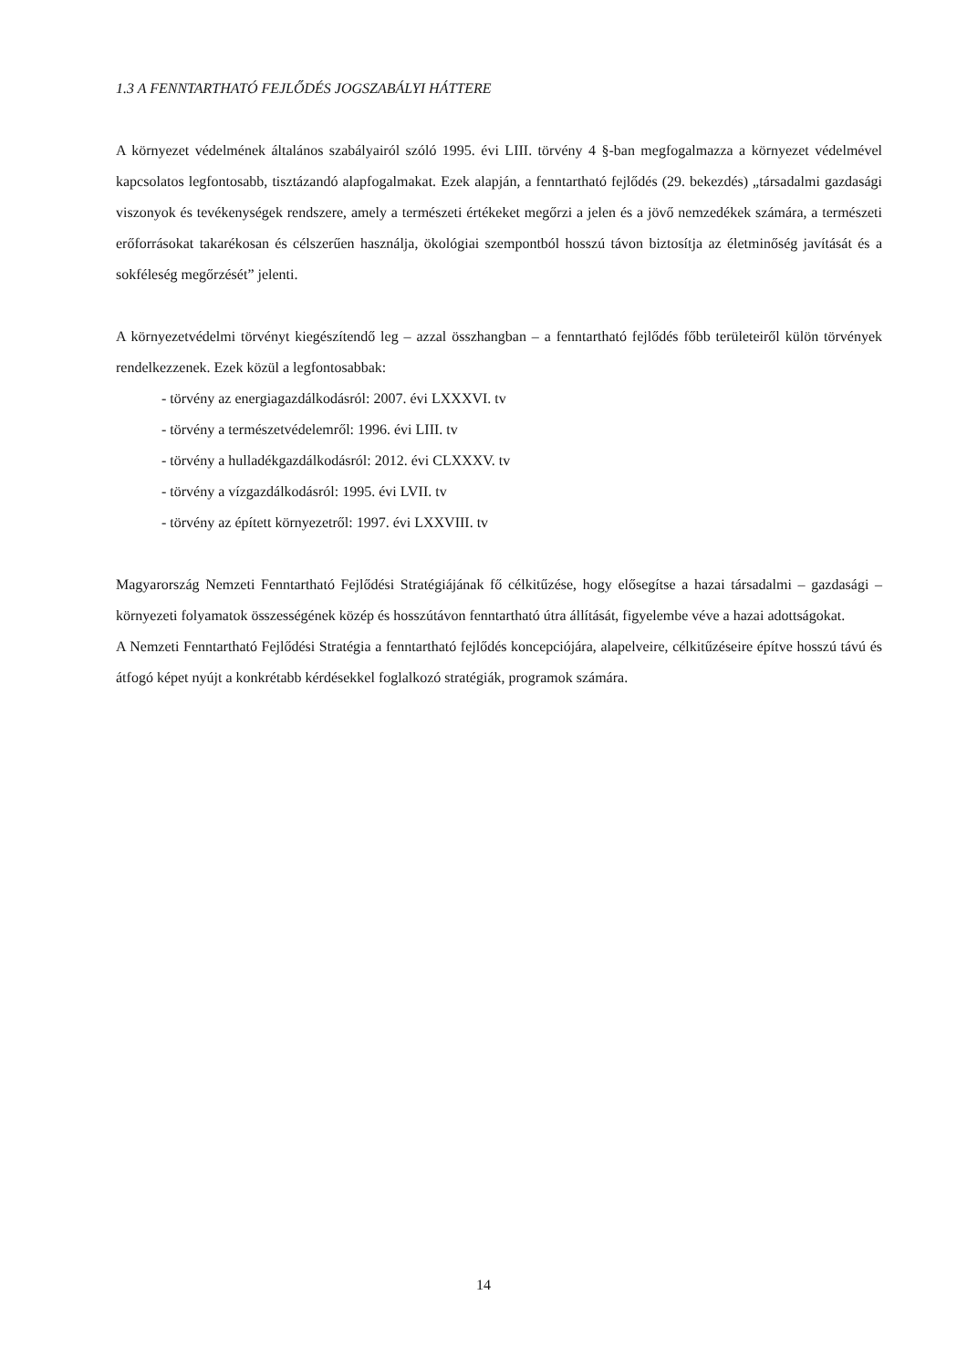1.3 A FENNTARTHATÓ FEJLŐDÉS JOGSZABÁLYI HÁTTERE
A környezet védelmének általános szabályairól szóló 1995. évi LIII. törvény 4 §-ban megfogalmazza a környezet védelmével kapcsolatos legfontosabb, tisztázandó alapfogalmakat. Ezek alapján, a fenntartható fejlődés (29. bekezdés) „társadalmi gazdasági viszonyok és tevékenységek rendszere, amely a természeti értékeket megőrzi a jelen és a jövő nemzedékek számára, a természeti erőforrásokat takarékosan és célszerűen használja, ökológiai szempontból hosszú távon biztosítja az életminőség javítását és a sokféleség megőrzését” jelenti.
A környezetvédelmi törvényt kiegészítendő leg – azzal összhangban – a fenntartható fejlődés főbb területeiről külön törvények rendelkezzenek. Ezek közül a legfontosabbak:
- törvény az energiagazdálkodásról: 2007. évi LXXXVI. tv
- törvény a természetvédelemről: 1996. évi LIII. tv
- törvény a hulladékgazdálkodásról: 2012. évi CLXXXV. tv
- törvény a vízgazdálkodásról: 1995. évi LVII. tv
- törvény az épített környezetről: 1997. évi LXXVIII. tv
Magyarország Nemzeti Fenntartható Fejlődési Stratégiájának fő célkitűzése, hogy elősegítse a hazai társadalmi – gazdasági – környezeti folyamatok összességének közép és hosszútávon fenntartható útra állítását, figyelembe véve a hazai adottságokat.
A Nemzeti Fenntartható Fejlődési Stratégia a fenntartható fejlődés koncepciójára, alapelveire, célkitűzéseire építve hosszú távú és átfogó képet nyújt a konkrétabb kérdésekkel foglalkozó stratégiák, programok számára.
14